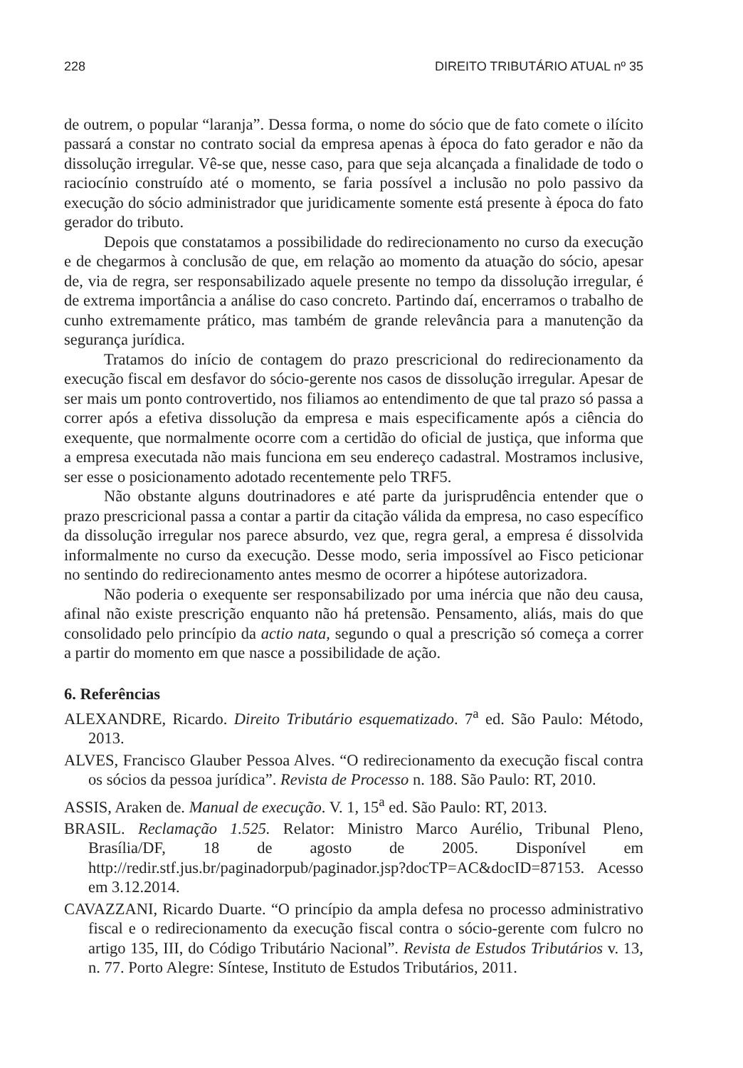228 DIREITO TRIBUTÁRIO ATUAL nº 35
de outrem, o popular “laranja”. Dessa forma, o nome do sócio que de fato comete o ilícito passará a constar no contrato social da empresa apenas à época do fato gerador e não da dissolução irregular. Vê-se que, nesse caso, para que seja alcançada a finalidade de todo o raciocínio construído até o momento, se faria possível a inclusão no polo passivo da execução do sócio administrador que juridicamente somente está presente à época do fato gerador do tributo.
Depois que constatamos a possibilidade do redirecionamento no curso da execução e de chegarmos à conclusão de que, em relação ao momento da atuação do sócio, apesar de, via de regra, ser responsabilizado aquele presente no tempo da dissolução irregular, é de extrema importância a análise do caso concreto. Partindo daí, encerramos o trabalho de cunho extremamente prático, mas também de grande relevância para a manutenção da segurança jurídica.
Tratamos do início de contagem do prazo prescricional do redirecionamento da execução fiscal em desfavor do sócio-gerente nos casos de dissolução irregular. Apesar de ser mais um ponto controvertido, nos filiamos ao entendimento de que tal prazo só passa a correr após a efetiva dissolução da empresa e mais especificamente após a ciência do exequente, que normalmente ocorre com a certidão do oficial de justiça, que informa que a empresa executada não mais funciona em seu endereço cadastral. Mostramos inclusive, ser esse o posicionamento adotado recentemente pelo TRF5.
Não obstante alguns doutrinadores e até parte da jurisprudência entender que o prazo prescricional passa a contar a partir da citação válida da empresa, no caso específico da dissolução irregular nos parece absurdo, vez que, regra geral, a empresa é dissolvida informalmente no curso da execução. Desse modo, seria impossível ao Fisco peticionar no sentindo do redirecionamento antes mesmo de ocorrer a hipótese autorizadora.
Não poderia o exequente ser responsabilizado por uma inércia que não deu causa, afinal não existe prescrição enquanto não há pretensão. Pensamento, aliás, mais do que consolidado pelo princípio da actio nata, segundo o qual a prescrição só começa a correr a partir do momento em que nasce a possibilidade de ação.
6. Referências
ALEXANDRE, Ricardo. Direito Tributário esquematizado. 7<sup>a</sup> ed. São Paulo: Método, 2013.
ALVES, Francisco Glauber Pessoa Alves. “O redirecionamento da execução fiscal contra os sócios da pessoa jurídica”. Revista de Processo n. 188. São Paulo: RT, 2010.
ASSIS, Araken de. Manual de execução. V. 1, 15<sup>a</sup> ed. São Paulo: RT, 2013.
BRASIL. Reclamação 1.525. Relator: Ministro Marco Aurélio, Tribunal Pleno, Brasília/DF, 18 de agosto de 2005. Disponível em http://redir.stf.jus.br/paginadorpub/paginador.jsp?docTP=AC&docID=87153. Acesso em 3.12.2014.
CAVAZZANI, Ricardo Duarte. “O princípio da ampla defesa no processo administrativo fiscal e o redirecionamento da execução fiscal contra o sócio-gerente com fulcro no artigo 135, III, do Código Tributário Nacional”. Revista de Estudos Tributários v. 13, n. 77. Porto Alegre: Síntese, Instituto de Estudos Tributários, 2011.